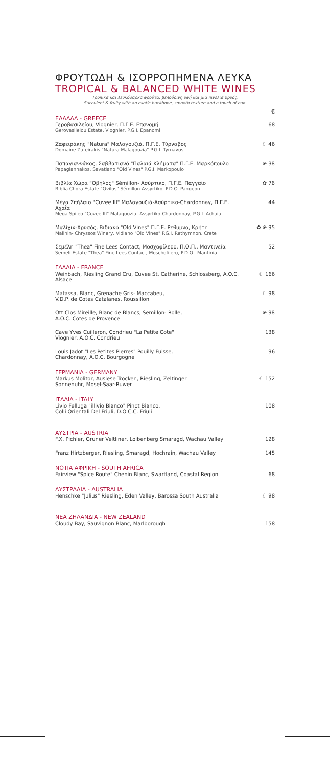ΦΡΟΥΤΩΔΗ & ΙΣΟΡΡΟΠΗΜΕΝΑ ΛΕΥΚΑ
TROPICAL & BALANCED WHITE WINES
Τροπικά και λευκόσαρκα φρούτα, βελούδινη υφή και μια πινελιά δρυός.
Succulent & fruity with an exotic backbone, smooth texture and a touch of oak.
€
ΕΛΛΑΔΑ - GREECE
Γεροβασιλείου, Viognier, Π.Γ.Ε. Επανομή
Gerovasileiou Estate, Viognier, P.G.I. Epanomi
68
Ζαφειράκης "Natura" Μαλαγουζιά, Π.Γ.Ε. Τύρναβος
Domaine Zafeirakis "Natura Malagouzia" P.G.I. Tyrnavos
☾ 46
Παπαγιαννάκος, Σαββατιανό "Παλαιά Κλήματα" Π.Γ.Ε. Μαρκόπουλο
Papagiannakos, Savatiano "Old Vines" P.G.I. Markopoulo
❀ 38
Βιβλία Χώρα "Όβηλος" Sémillon- Ασύρτικο, Π.Γ.Ε. Παγγαίο
Biblia Chora Estate "Ovilos" Sémillon-Assyrtiko, P.D.O. Pangeon
✿ 76
Μέγα Σπήλαιο "Cuvee III" Μαλαγουζιά-Ασύρτικο-Chardonnay, Π.Γ.Ε. Αχαΐα
Mega Spileo "Cuvee III" Malagouzia- Assyrtiko-Chardonnay, P.G.I. Achaia
44
Μαλίχιν-Χρυσός, Βιδιανό "Old Vines" Π.Γ.Ε. Ρεθυμνο, Κρήτη
Malihin- Chryssos Winery, Vidiano "Old Vines" P.G.I. Rethymnon, Crete
✿ ❀ 95
Σεμέλη "Thea" Fine Lees Contact, Μοσχοφίλερο, Π.Ο.Π., Μαντινεία
Semeli Estate "Thea" Fine Lees Contact, Moschofilero, P.D.O., Mantinia
52
ΓΑΛΛΙΑ - FRANCE
Weinbach, Riesling Grand Cru, Cuvee St. Catherine, Schlossberg, A.O.C. Alsace
☾ 166
Matassa, Blanc, Grenache Gris- Maccabeu,
V.D.P. de Cotes Catalanes, Roussillon
☾ 98
Ott Clos Mireille, Blanc de Blancs, Semillon- Rolle,
A.O.C. Cotes de Provence
❀ 98
Cave Yves Cuilleron, Condrieu "La Petite Cote"
Viognier, A.O.C. Condrieu
138
Louis Jadot "Les Petites Pierres" Pouilly Fuisse,
Chardonnay, A.O.C. Bourgogne
96
ΓΕΡΜΑΝΙΑ - GERMANY
Markus Molitor, Auslese Trocken, Riesling, Zeltinger
Sonnenuhr, Mosel-Saar-Ruwer
☾ 152
ΙΤΑΛΙΑ - ITALY
Livio Felluga "illivio Bianco" Pinot Bianco,
Colli Orientali Del Friuli, D.O.C.C. Friuli
108
ΑΥΣΤΡΙΑ - AUSTRIA
F.X. Pichler, Gruner Veltliner, Loibenberg Smaragd, Wachau Valley
128
Franz Hirtzberger, Riesling, Smaragd, Hochrain, Wachau Valley
145
ΝΟΤΙΑ ΑΦΡΙΚΗ - SOUTH AFRICA
Fairview "Spice Route" Chenin Blanc, Swartland, Coastal Region
68
ΑΥΣΤΡΑΛΙΑ - AUSTRALIA
Henschke "Julius" Riesling, Eden Valley, Barossa South Australia
☾ 98
ΝΕΑ ΖΗΛΑΝΔΙΑ - NEW ZEALAND
Cloudy Bay, Sauvignon Blanc, Marlborough 158